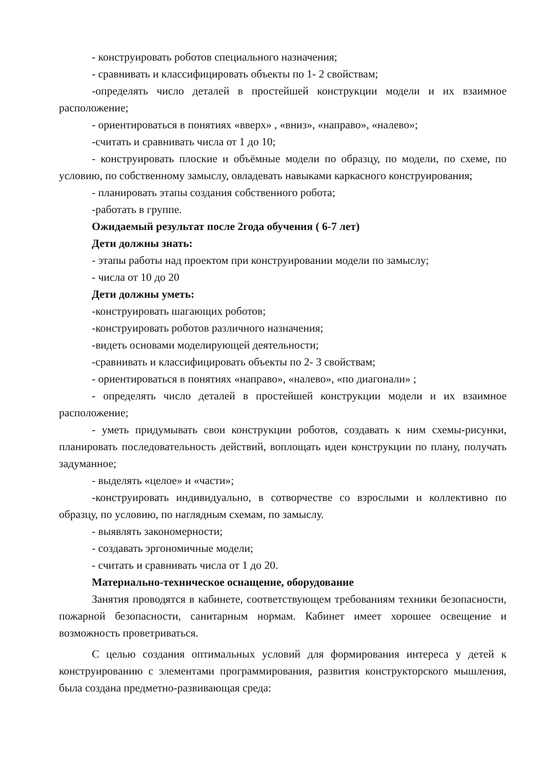- конструировать роботов специального назначения;
- сравнивать и классифицировать объекты по 1- 2 свойствам;
-определять число деталей в простейшей конструкции модели и их взаимное расположение;
- ориентироваться в понятиях «вверх» , «вниз», «направо», «налево»;
-считать и сравнивать числа от 1 до 10;
- конструировать плоские и объёмные модели по образцу, по модели, по схеме, по условию, по собственному замыслу, овладевать навыками каркасного конструирования;
- планировать этапы создания собственного робота;
-работать в группе.
Ожидаемый результат после 2года обучения ( 6-7 лет)
Дети должны знать:
- этапы работы над проектом при конструировании модели по замыслу;
- числа от 10 до 20
Дети должны уметь:
-конструировать шагающих роботов;
-конструировать роботов различного назначения;
-видеть основами моделирующей деятельности;
-сравнивать и классифицировать объекты по 2- 3 свойствам;
- ориентироваться в понятиях «направо», «налево», «по диагонали» ;
- определять число деталей в простейшей конструкции модели и их взаимное расположение;
- уметь придумывать свои конструкции роботов, создавать к ним схемы-рисунки, планировать последовательность действий, воплощать идеи конструкции по плану, получать задуманное;
- выделять «целое» и «части»;
-конструировать индивидуально, в сотворчестве со взрослыми и коллективно по образцу, по условию, по наглядным схемам, по замыслу.
- выявлять закономерности;
- создавать эргономичные модели;
- считать и сравнивать числа от 1 до 20.
Материально-техническое оснащение, оборудование
Занятия проводятся в кабинете, соответствующем требованиям техники безопасности, пожарной безопасности, санитарным нормам. Кабинет имеет хорошее освещение и возможность проветриваться.
С целью создания оптимальных условий для формирования интереса у детей к конструированию с элементами программирования, развития конструкторского мышления, была создана предметно-развивающая среда: